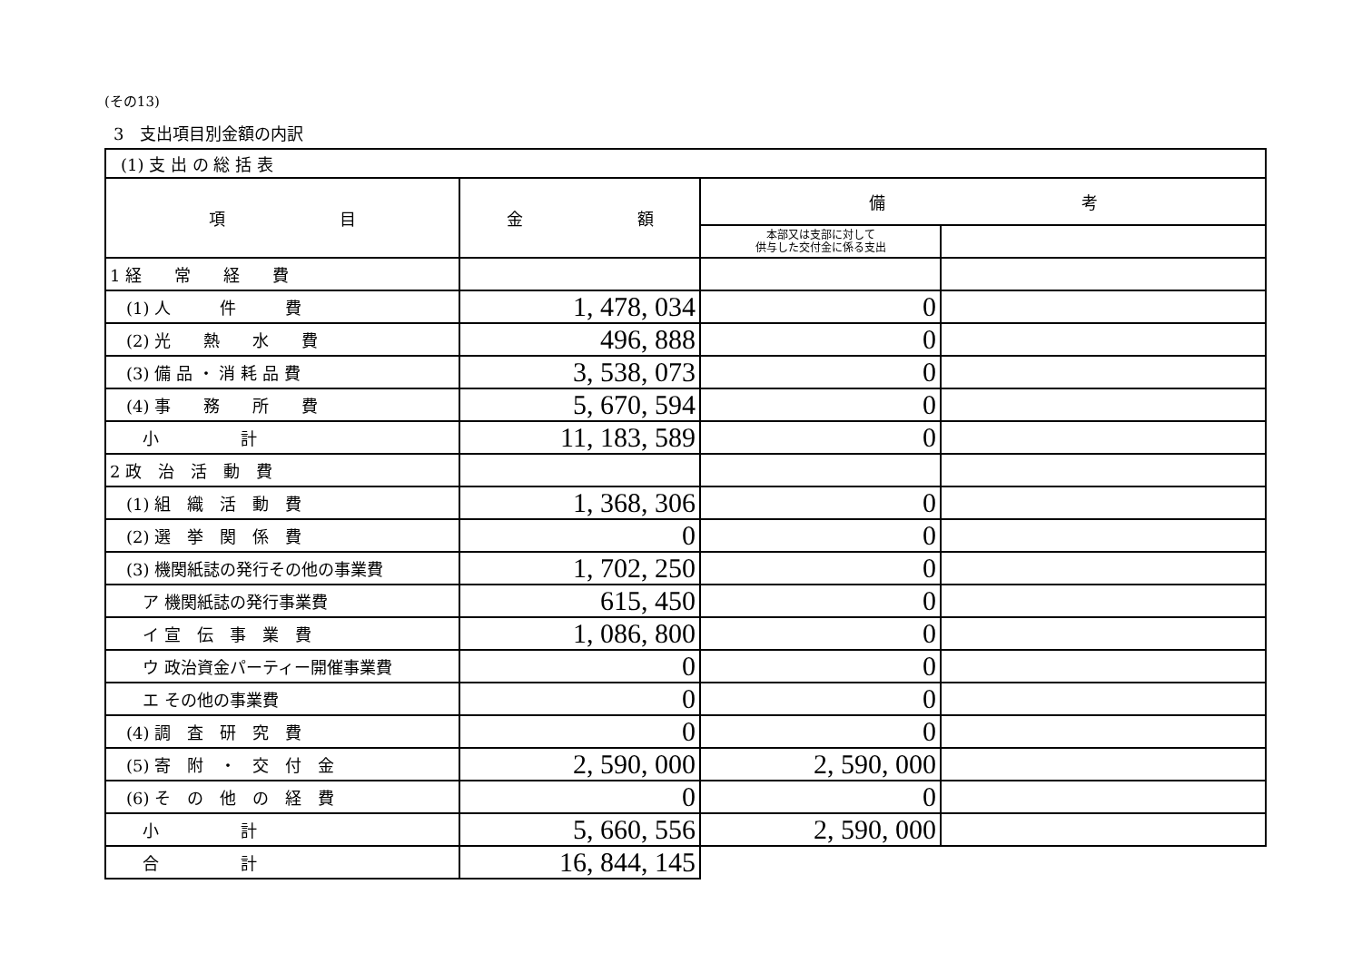(その13)
3　支出項目別金額の内訳
| (1) 支 出 の 総 括 表 | | | |
| 項 目 | 金 額 | 備 考 | |
| | | 本部又は支部に対して 供与した交付金に係る支出 | |
| 1 経 常 経 費 | | | |
| (1) 人 件 費 | 1, 478, 034 | 0 | |
| (2) 光 熱 水 費 | 496, 888 | 0 | |
| (3) 備 品 ・ 消 耗 品 費 | 3, 538, 073 | 0 | |
| (4) 事 務 所 費 | 5, 670, 594 | 0 | |
| 小 計 | 11, 183, 589 | 0 | |
| 2 政 治 活 動 費 | | | |
| (1) 組 織 活 動 費 | 1, 368, 306 | 0 | |
| (2) 選 挙 関 係 費 | 0 | 0 | |
| (3) 機関紙誌の発行その他の事業費 | 1, 702, 250 | 0 | |
| ア 機関紙誌の発行事業費 | 615, 450 | 0 | |
| イ 宣 伝 事 業 費 | 1, 086, 800 | 0 | |
| ウ 政治資金パーティー開催事業費 | 0 | 0 | |
| エ その他の事業費 | 0 | 0 | |
| (4) 調 査 研 究 費 | 0 | 0 | |
| (5) 寄 附 ・ 交 付 金 | 2, 590, 000 | 2, 590, 000 | |
| (6) そ の 他 の 経 費 | 0 | 0 | |
| 小 計 | 5, 660, 556 | 2, 590, 000 | |
| 合 計 | 16, 844, 145 | | |